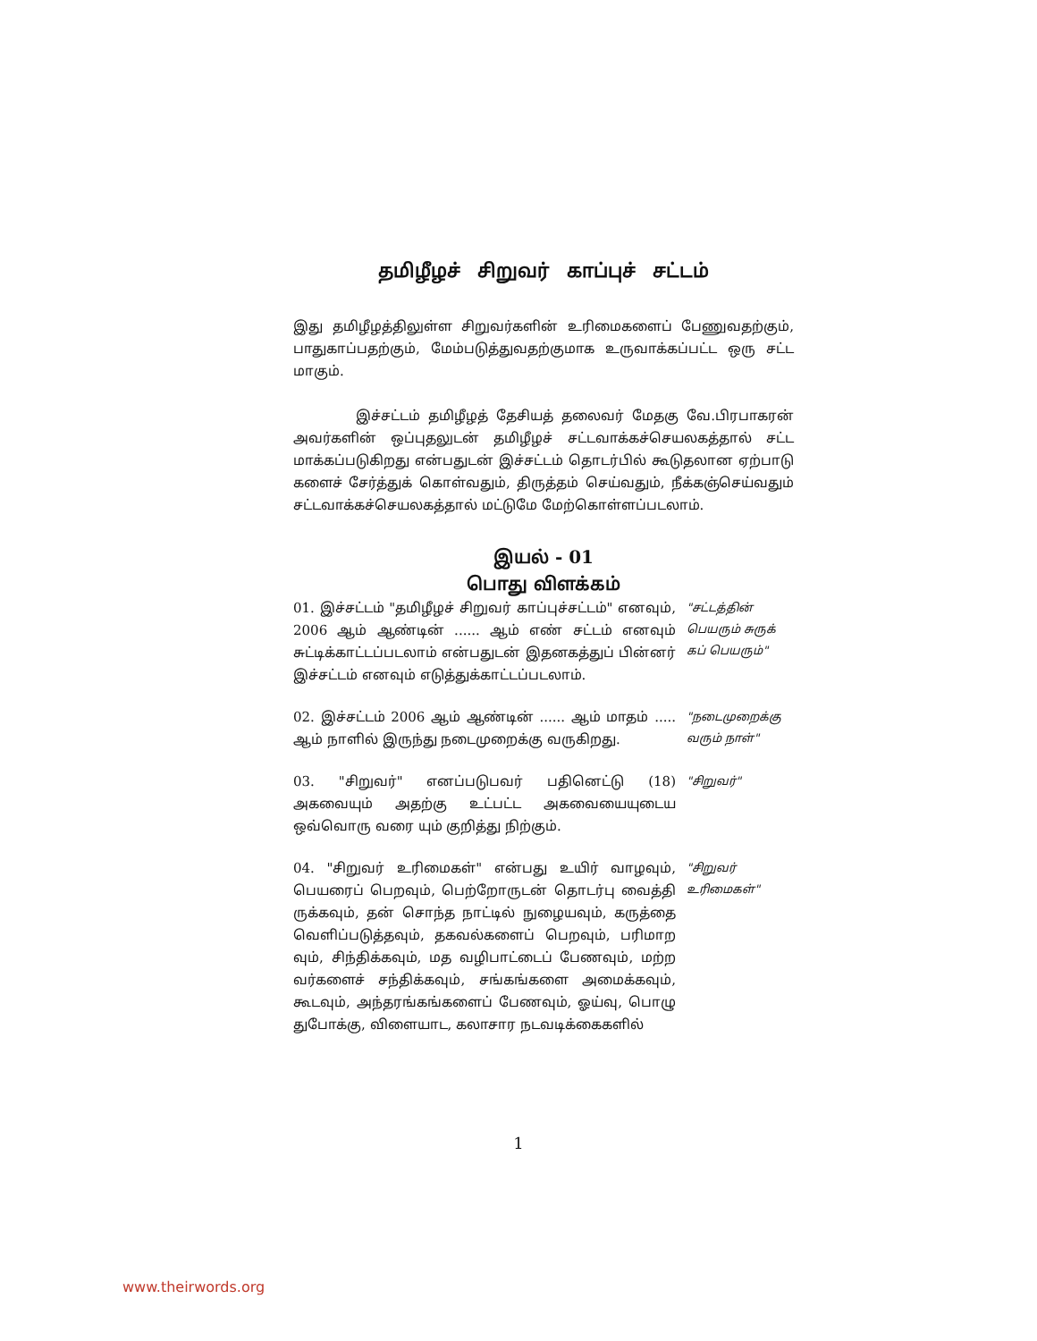தமிழீழச் சிறுவர் காப்புச் சட்டம்
இது தமிழீழத்திலுள்ள சிறுவர்களின் உரிமைகளைப் பேணுவதற்கும், பாதுகாப்பதற்கும், மேம்படுத்துவதற்குமாக உருவாக்கப்பட்ட ஒரு சட்ட மாகும்.
இச்சட்டம் தமிழீழத் தேசியத் தலைவர் மேதகு வே.பிரபாகரன் அவர்களின் ஒப்புதலுடன் தமிழீழச் சட்டவாக்கச்செயலகத்தால் சட்ட மாக்கப்படுகிறது என்பதுடன் இச்சட்டம் தொடர்பில் கூடுதலான ஏற்பாடு களைச் சேர்த்துக் கொள்வதும், திருத்தம் செய்வதும், நீக்கஞ்செய்வதும் சட்டவாக்கச்செயலகத்தால் மட்டுமே மேற்கொள்ளப்படலாம்.
இயல் - 01
பொது விளக்கம்
01. இச்சட்டம் "தமிழீழச் சிறுவர் காப்புச்சட்டம்" எனவும், 2006 ஆம் ஆண்டின் ...... ஆம் எண் சட்டம் எனவும் சுட்டிக்காட்டப்படலாம் என்பதுடன் இதனகத்துப் பின்னர் இச்சட்டம் எனவும் எடுத்துக்காட்டப்படலாம்.
"சட்டத்தின் பெயரும் சுருக் கப் பெயரும்"
02. இச்சட்டம் 2006 ஆம் ஆண்டின் ...... ஆம் மாதம் ..... ஆம் நாளில் இருந்து நடைமுறைக்கு வருகிறது.
"நடைமுறைக்கு வரும் நாள்"
03. "சிறுவர்" எனப்படுபவர் பதினெட்டு (18) அகவையும் அதற்கு உட்பட்ட அகவையையுடைய ஒவ்வொரு வரை யும் குறித்து நிற்கும்.
"சிறுவர்"
04. "சிறுவர் உரிமைகள்" என்பது உயிர் வாழவும், பெயரைப் பெறவும், பெற்றோருடன் தொடர்பு வைத்தி ருக்கவும், தன் சொந்த நாட்டில் நுழையவும், கருத்தை வெளிப்படுத்தவும், தகவல்களைப் பெறவும், பரிமாற வும், சிந்திக்கவும், மத வழிபாட்டைப் பேணவும், மற்ற வர்களைச் சந்திக்கவும், சங்கங்களை அமைக்கவும், கூடவும், அந்தரங்கங்களைப் பேணவும், ஓய்வு, பொழு துபோக்கு, விளையாட, கலாசார நடவடிக்கைகளில்
"சிறுவர் உரிமைகள்"
1
www.theirwords.org